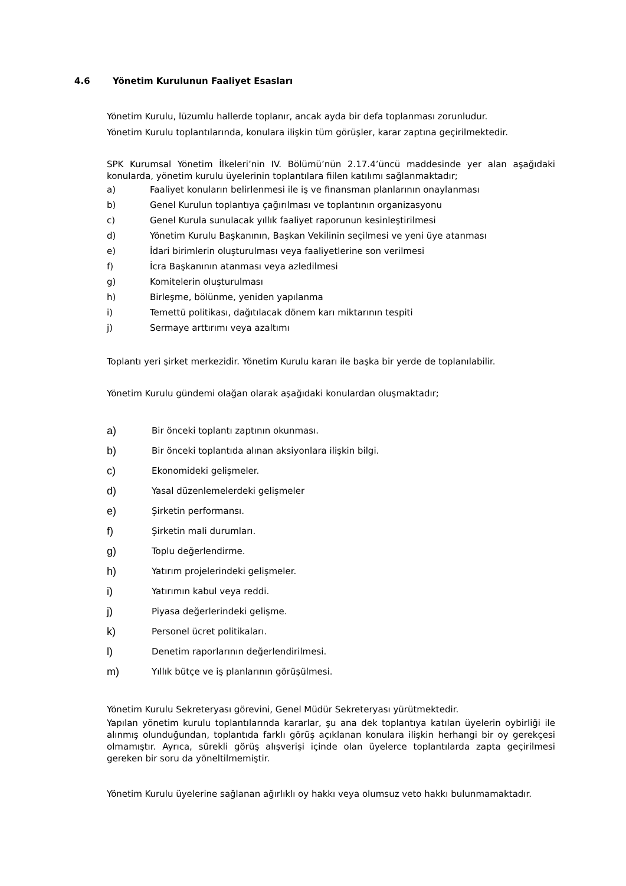4.6 Yönetim Kurulunun Faaliyet Esasları
Yönetim Kurulu, lüzumlu hallerde toplanır, ancak ayda bir defa toplanması zorunludur.
Yönetim Kurulu toplantılarında, konulara ilişkin tüm görüşler, karar zaptına geçirilmektedir.
SPK Kurumsal Yönetim İlkeleri’nin IV. Bölümü’nün 2.17.4’üncü maddesinde yer alan aşağıdaki konularda, yönetim kurulu üyelerinin toplantılara fiilen katılımı sağlanmaktadır;
a) Faaliyet konuların belirlenmesi ile iş ve finansman planlarının onaylanması
b) Genel Kurulun toplantıya çağırılması ve toplantının organizasyonu
c) Genel Kurula sunulacak yıllık faaliyet raporunun kesinleştirilmesi
d) Yönetim Kurulu Başkanının, Başkan Vekilinin seçilmesi ve yeni üye atanması
e) İdari birimlerin oluşturulması veya faaliyetlerine son verilmesi
f) İcra Başkanının atanması veya azledilmesi
g) Komitelerin oluşturulması
h) Birleşme, bölünme, yeniden yapılanma
i) Temettü politikası, dağıtılacak dönem karı miktarının tespiti
j) Sermaye arttırımı veya azaltımı
Toplantı yeri şirket merkezidir. Yönetim Kurulu kararı ile başka bir yerde de toplanılabilir.
Yönetim Kurulu gündemi olağan olarak aşağıdaki konulardan oluşmaktadır;
a) Bir önceki toplantı zaptının okunması.
b) Bir önceki toplantıda alınan aksiyonlara ilişkin bilgi.
c) Ekonomideki gelişmeler.
d) Yasal düzenlemelerdeki gelişmeler
e) Şirketin performansı.
f) Şirketin mali durumları.
g) Toplu değerlendirme.
h) Yatırım projelerindeki gelişmeler.
i) Yatırımın kabul veya reddi.
j) Piyasa değerlerindeki gelişme.
k) Personel ücret politikaları.
l) Denetim raporlarının değerlendirilmesi.
m) Yıllık bütçe ve iş planlarının görüşülmesi.
Yönetim Kurulu Sekreteryası görevini, Genel Müdür Sekreteryası yürütmektedir.
Yapılan yönetim kurulu toplantılarında kararlar, şu ana dek toplantıya katılan üyelerin oybirliği ile alınmış olunduğundan, toplantıda farklı görüş açıklanan konulara ilişkin herhangi bir oy gerekçesi olmamıştır. Ayrıca, sürekli görüş alışverişi içinde olan üyelerce toplantılarda zapta geçirilmesi gereken bir soru da yöneltilmemiştir.
Yönetim Kurulu üyelerine sağlanan ağırlıklı oy hakkı veya olumsuz veto hakkı bulunmamaktadır.